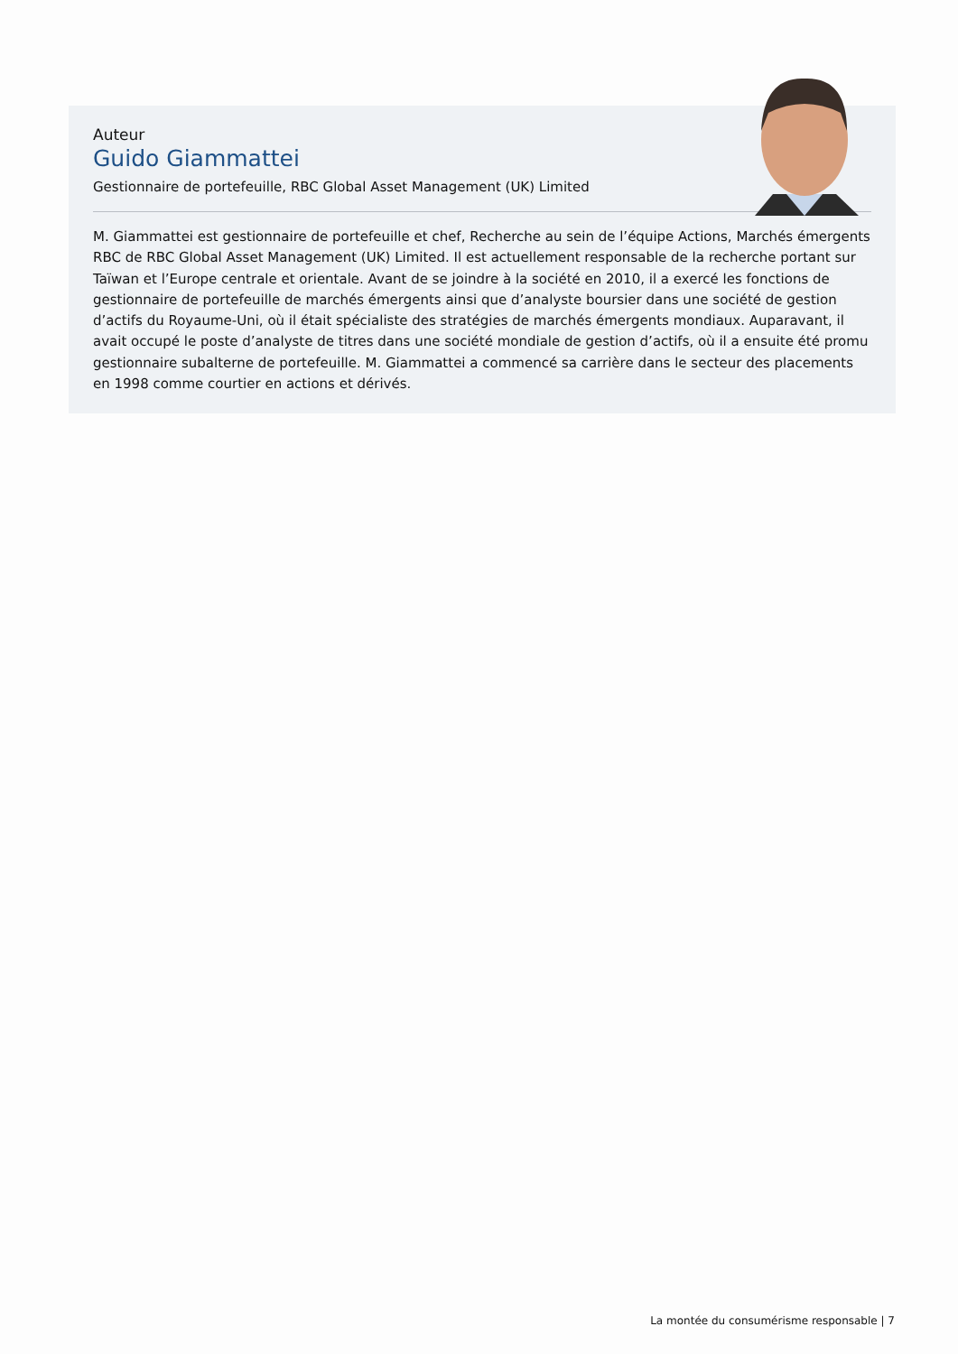Auteur
Guido Giammattei
Gestionnaire de portefeuille, RBC Global Asset Management (UK) Limited
M. Giammattei est gestionnaire de portefeuille et chef, Recherche au sein de l’équipe Actions, Marchés émergents RBC de RBC Global Asset Management (UK) Limited. Il est actuellement responsable de la recherche portant sur Taïwan et l’Europe centrale et orientale. Avant de se joindre à la société en 2010, il a exercé les fonctions de gestionnaire de portefeuille de marchés émergents ainsi que d’analyste boursier dans une société de gestion d’actifs du Royaume-Uni, où il était spécialiste des stratégies de marchés émergents mondiaux. Auparavant, il avait occupé le poste d’analyste de titres dans une société mondiale de gestion d’actifs, où il a ensuite été promu gestionnaire subalterne de portefeuille. M. Giammattei a commencé sa carrière dans le secteur des placements en 1998 comme courtier en actions et dérivés.
La montée du consumérisme responsable | 7